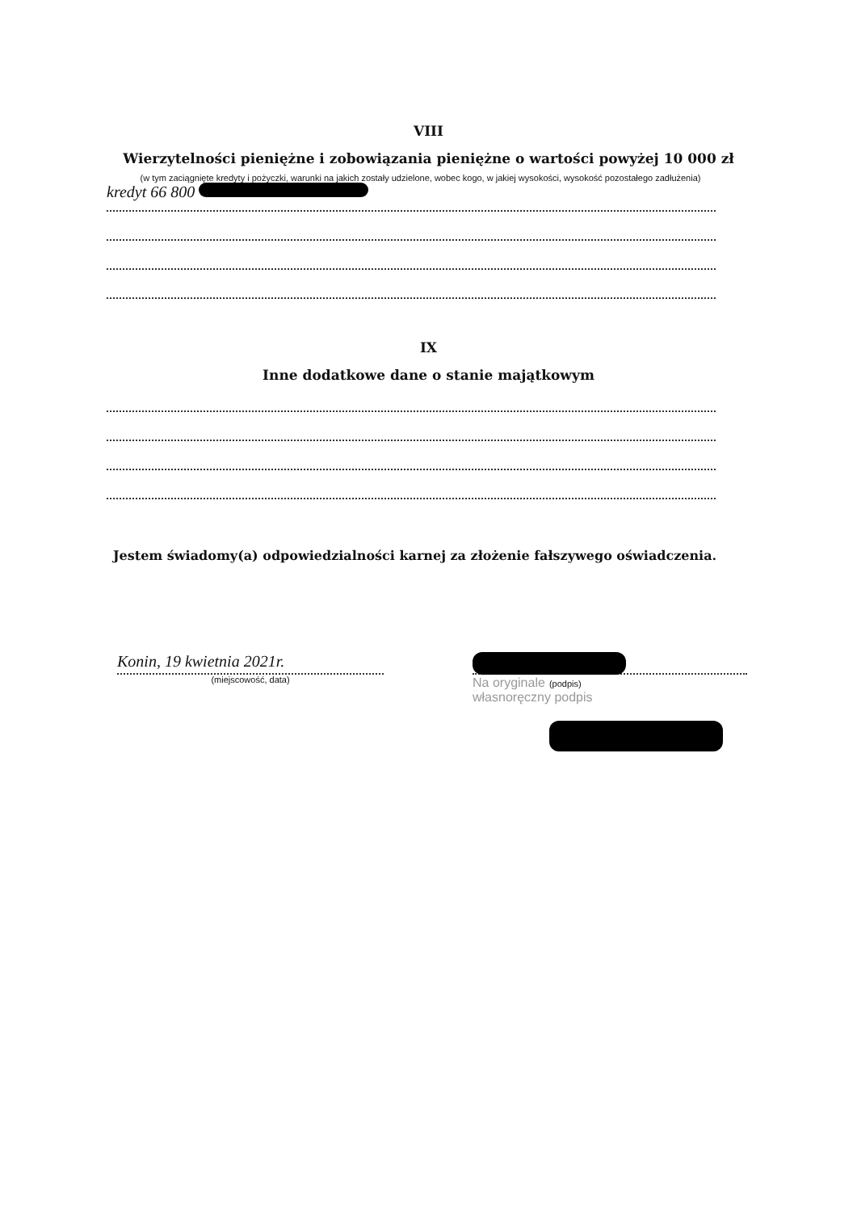VIII
Wierzytelności pieniężne i zobowiązania pieniężne o wartości powyżej 10 000 zł
(w tym zaciągnięte kredyty i pożyczki, warunki na jakich zostały udzielone, wobec kogo, w jakiej wysokości, wysokość pozostałego zadłużenia)
kredyt 66 800
IX
Inne dodatkowe dane o stanie majątkowym
Jestem świadomy(a) odpowiedzialności karnej za złożenie fałszywego oświadczenia.
Konin, 19 kwietnia 2021r.
(miejscowość, data)
Na oryginale (podpis)
własnoręczny podpis